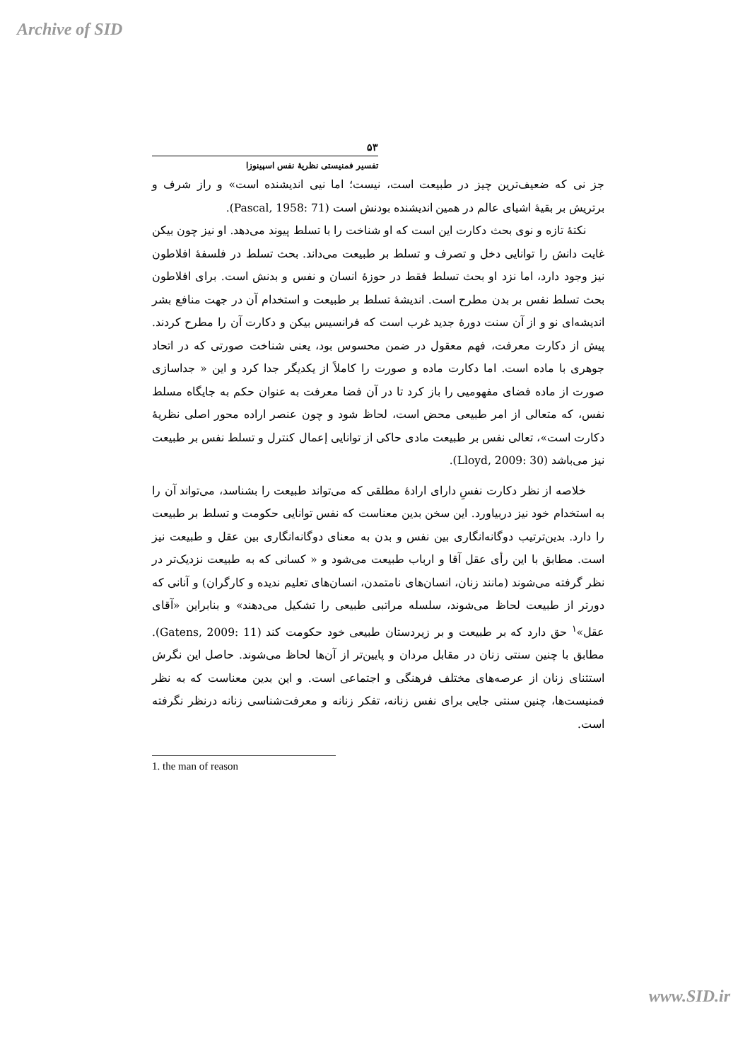Archive of SID
۵۳
تفسیر فمنیستی نظریهٔ نفس اسپینوزا
جز نی که ضعیف‌ترین چیز در طبیعت است، نیست؛ اما نیی اندیشنده است» و راز شرف و برتریش بر بقیهٔ اشیای عالم در همین اندیشنده بودنش است (Pascal, 1958: 71).
نکتهٔ تازه و نوی بحث دکارت این است که او شناخت را با تسلط پیوند می‌دهد. او نیز چون بیکن غایت دانش را توانایی دخل و تصرف و تسلط بر طبیعت می‌داند. بحث تسلط در فلسفهٔ افلاطون نیز وجود دارد، اما نزد او بحث تسلط فقط در حوزهٔ انسان و نفس و بدنش است. برای افلاطون بحث تسلط نفس بر بدن مطرح است. اندیشهٔ تسلط بر طبیعت و استخدام آن در جهت منافع بشر اندیشه‌ای نو و از آن سنت دورهٔ جدید غرب است که فرانسیس بیکن و دکارت آن را مطرح کردند. پیش از دکارت معرفت، فهم معقول در ضمن محسوس بود، یعنی شناخت صورتی که در اتحاد جوهری با ماده است. اما دکارت ماده و صورت را کاملاً از یکدیگر جدا کرد و این « جداسازی صورت از ماده فضای مفهومیی را باز کرد تا در آن فضا معرفت به عنوان حکم به جایگاه مسلط نفس، که متعالی از امر طبیعی محض است، لحاظ شود و چون عنصر اراده محور اصلی نظریهٔ دکارت است»، تعالی نفس بر طبیعت مادی حاکی از توانایی إعمال کنترل و تسلط نفس بر طبیعت نیز می‌باشد (Lloyd, 2009: 30).
خلاصه از نظر دکارت نفسِ دارای ارادهٔ مطلقی که می‌تواند طبیعت را بشناسد، می‌تواند آن را به استخدام خود نیز دربیاورد. این سخن بدین معناست که نفس توانایی حکومت و تسلط بر طبیعت را دارد. بدین‌ترتیب دوگانه‌انگاری بین نفس و بدن به معنای دوگانه‌انگاری بین عقل و طبیعت نیز است. مطابق با این رأی عقل آقا و ارباب طبیعت می‌شود و « کسانی که به طبیعت نزدیک‌تر در نظر گرفته می‌شوند (مانند زنان، انسان‌های نامتمدن، انسان‌های تعلیم ندیده و کارگران) و آنانی که دورتر از طبیعت لحاظ می‌شوند، سلسله مراتبی طبیعی را تشکیل می‌دهند» و بنابراین «آقای عقل»<sup>۱</sup> حق دارد که بر طبیعت و بر زیردستان طبیعی خود حکومت کند (Gatens, 2009: 11). مطابق با چنین سنتی زنان در مقابل مردان و پایین‌تر از آن‌ها لحاظ می‌شوند. حاصل این نگرش استثنای زنان از عرصه‌های مختلف فرهنگی و اجتماعی است. و این بدین معناست که به نظر فمنیست‌ها، چنین سنتی جایی برای نفس زنانه، تفکر زنانه و معرفت‌شناسی زنانه درنظر نگرفته است.
1. the man of reason
www.SID.ir